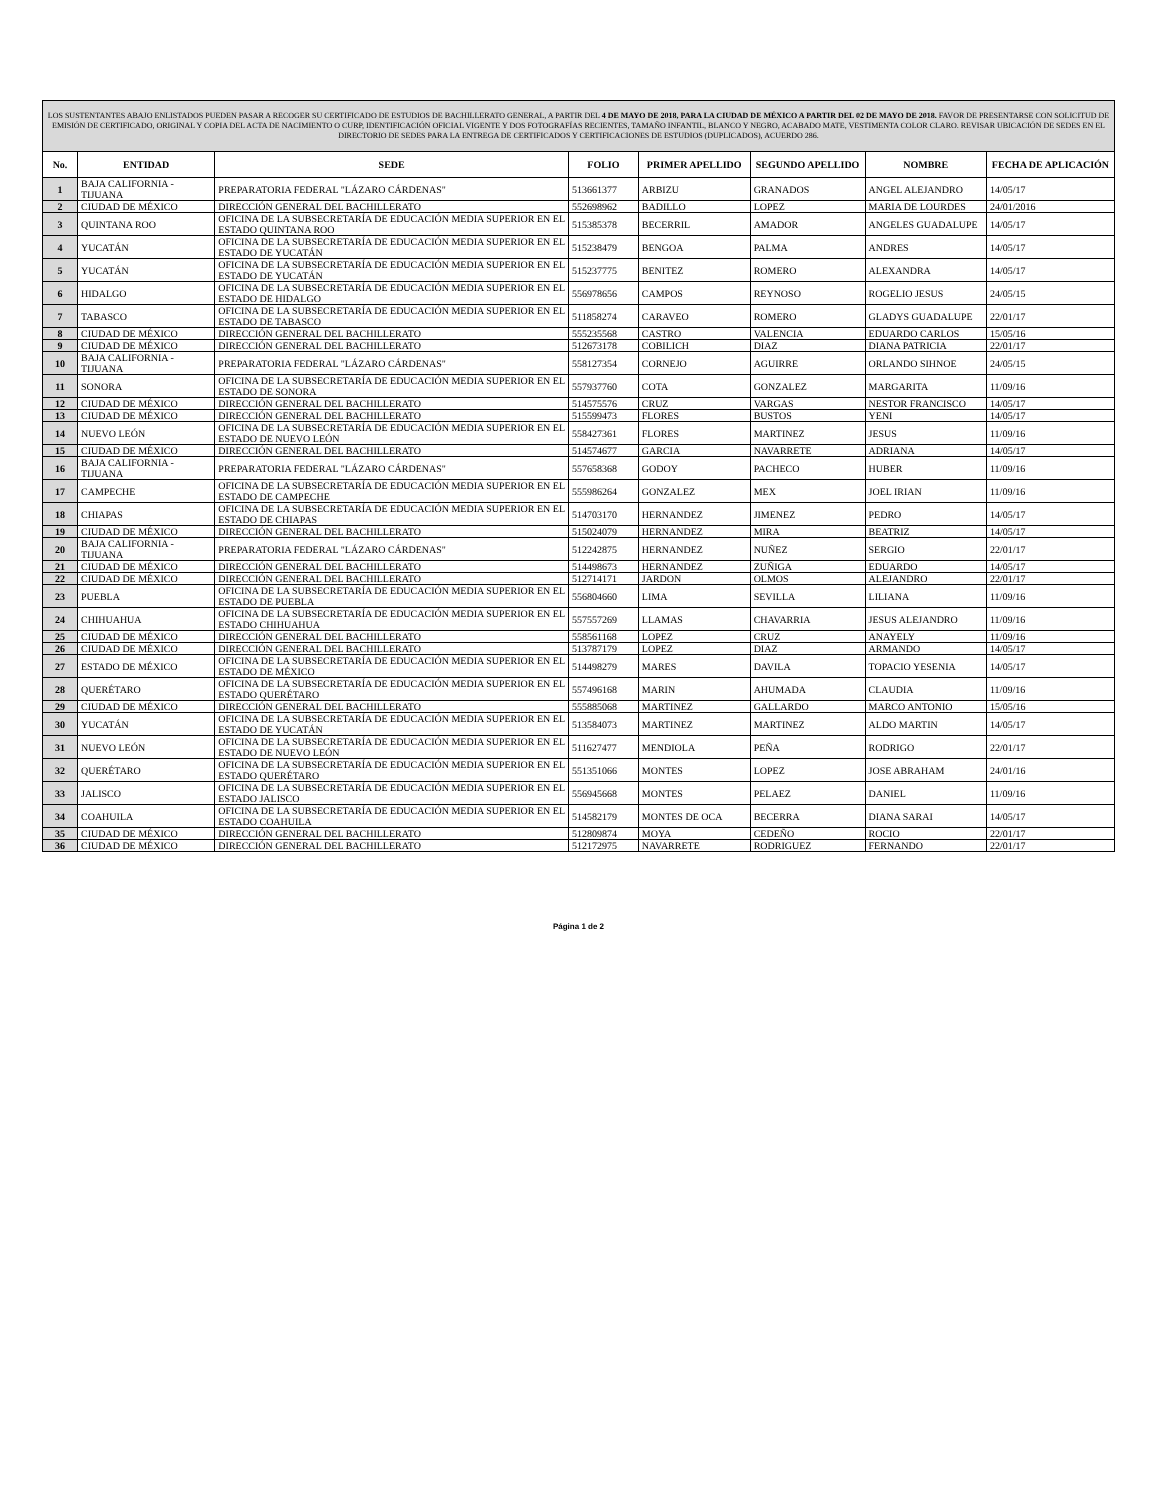| LOS SUSTENTANTES ABAJO ENLISTADOS PUEDEN PASAR A RECOGER SU CERTIFICADO DE ESTUDIOS DE BACHILLERATO GENERAL, A PARTIR DEL 4 DE MAYO DE 2018, PARA LA CIUDAD DE MÉXICO A PARTIR DEL 02 DE MAYO DE 2018. FAVOR DE PRESENTARSE CON SOLICITUD DE EMISIÓN DE CERTIFICADO, ORIGINAL Y COPIA DEL ACTA DE NACIMIENTO O CURP, IDENTIFICACIÓN OFICIAL VIGENTE Y DOS FOTOGRAFÍAS RECIENTES, TAMAÑO INFANTIL, BLANCO Y NEGRO, ACABADO MATE, VESTIMENTA COLOR CLARO. REVISAR UBICACIÓN DE SEDES EN EL DIRECTORIO DE SEDES PARA LA ENTREGA DE CERTIFICADOS Y CERTIFICACIONES DE ESTUDIOS (DUPLICADOS), ACUERDO 286. | | | | | | | |
| No. | ENTIDAD | SEDE | FOLIO | PRIMER APELLIDO | SEGUNDO APELLIDO | NOMBRE | FECHA DE APLICACIÓN |
| 1 | BAJA CALIFORNIA - TIJUANA | PREPARATORIA FEDERAL "LÁZARO CÁRDENAS" | 513661377 | ARBIZU | GRANADOS | ANGEL ALEJANDRO | 14/05/17 |
| 2 | CIUDAD DE MÉXICO | DIRECCIÓN GENERAL DEL BACHILLERATO | 552698962 | BADILLO | LOPEZ | MARIA DE LOURDES | 24/01/2016 |
| 3 | QUINTANA ROO | OFICINA DE LA SUBSECRETARÍA DE EDUCACIÓN MEDIA SUPERIOR EN EL ESTADO QUINTANA ROO | 515385378 | BECERRIL | AMADOR | ANGELES GUADALUPE | 14/05/17 |
| 4 | YUCATÁN | OFICINA DE LA SUBSECRETARÍA DE EDUCACIÓN MEDIA SUPERIOR EN EL ESTADO DE YUCATÁN | 515238479 | BENGOA | PALMA | ANDRES | 14/05/17 |
| 5 | YUCATÁN | OFICINA DE LA SUBSECRETARÍA DE EDUCACIÓN MEDIA SUPERIOR EN EL ESTADO DE YUCATÁN | 515237775 | BENITEZ | ROMERO | ALEXANDRA | 14/05/17 |
| 6 | HIDALGO | OFICINA DE LA SUBSECRETARÍA DE EDUCACIÓN MEDIA SUPERIOR EN EL ESTADO DE HIDALGO | 556978656 | CAMPOS | REYNOSO | ROGELIO JESUS | 24/05/15 |
| 7 | TABASCO | OFICINA DE LA SUBSECRETARÍA DE EDUCACIÓN MEDIA SUPERIOR EN EL ESTADO DE TABASCO | 511858274 | CARAVEO | ROMERO | GLADYS GUADALUPE | 22/01/17 |
| 8 | CIUDAD DE MÉXICO | DIRECCIÓN GENERAL DEL BACHILLERATO | 555235568 | CASTRO | VALENCIA | EDUARDO CARLOS | 15/05/16 |
| 9 | CIUDAD DE MÉXICO | DIRECCIÓN GENERAL DEL BACHILLERATO | 512673178 | COBILICH | DIAZ | DIANA PATRICIA | 22/01/17 |
| 10 | BAJA CALIFORNIA - TIJUANA | PREPARATORIA FEDERAL "LÁZARO CÁRDENAS" | 558127354 | CORNEJO | AGUIRRE | ORLANDO SIHNOE | 24/05/15 |
| 11 | SONORA | OFICINA DE LA SUBSECRETARÍA DE EDUCACIÓN MEDIA SUPERIOR EN EL ESTADO DE SONORA | 557937760 | COTA | GONZALEZ | MARGARITA | 11/09/16 |
| 12 | CIUDAD DE MÉXICO | DIRECCIÓN GENERAL DEL BACHILLERATO | 514575576 | CRUZ | VARGAS | NESTOR FRANCISCO | 14/05/17 |
| 13 | CIUDAD DE MÉXICO | DIRECCIÓN GENERAL DEL BACHILLERATO | 515599473 | FLORES | BUSTOS | YENI | 14/05/17 |
| 14 | NUEVO LEÓN | OFICINA DE LA SUBSECRETARÍA DE EDUCACIÓN MEDIA SUPERIOR EN EL ESTADO DE NUEVO LEÓN | 558427361 | FLORES | MARTINEZ | JESUS | 11/09/16 |
| 15 | CIUDAD DE MÉXICO | DIRECCIÓN GENERAL DEL BACHILLERATO | 514574677 | GARCIA | NAVARRETE | ADRIANA | 14/05/17 |
| 16 | BAJA CALIFORNIA - TIJUANA | PREPARATORIA FEDERAL "LÁZARO CÁRDENAS" | 557658368 | GODOY | PACHECO | HUBER | 11/09/16 |
| 17 | CAMPECHE | OFICINA DE LA SUBSECRETARÍA DE EDUCACIÓN MEDIA SUPERIOR EN EL ESTADO DE CAMPECHE | 555986264 | GONZALEZ | MEX | JOEL IRIAN | 11/09/16 |
| 18 | CHIAPAS | OFICINA DE LA SUBSECRETARÍA DE EDUCACIÓN MEDIA SUPERIOR EN EL ESTADO DE CHIAPAS | 514703170 | HERNANDEZ | JIMENEZ | PEDRO | 14/05/17 |
| 19 | CIUDAD DE MÉXICO | DIRECCIÓN GENERAL DEL BACHILLERATO | 515024079 | HERNANDEZ | MIRA | BEATRIZ | 14/05/17 |
| 20 | BAJA CALIFORNIA - TIJUANA | PREPARATORIA FEDERAL "LÁZARO CÁRDENAS" | 512242875 | HERNANDEZ | NUÑEZ | SERGIO | 22/01/17 |
| 21 | CIUDAD DE MÉXICO | DIRECCIÓN GENERAL DEL BACHILLERATO | 514498673 | HERNANDEZ | ZUÑIGA | EDUARDO | 14/05/17 |
| 22 | CIUDAD DE MÉXICO | DIRECCIÓN GENERAL DEL BACHILLERATO | 512714171 | JARDON | OLMOS | ALEJANDRO | 22/01/17 |
| 23 | PUEBLA | OFICINA DE LA SUBSECRETARÍA DE EDUCACIÓN MEDIA SUPERIOR EN EL ESTADO DE PUEBLA | 556804660 | LIMA | SEVILLA | LILIANA | 11/09/16 |
| 24 | CHIHUAHUA | OFICINA DE LA SUBSECRETARÍA DE EDUCACIÓN MEDIA SUPERIOR EN EL ESTADO CHIHUAHUA | 557557269 | LLAMAS | CHAVARRIA | JESUS ALEJANDRO | 11/09/16 |
| 25 | CIUDAD DE MÉXICO | DIRECCIÓN GENERAL DEL BACHILLERATO | 558561168 | LOPEZ | CRUZ | ANAYELY | 11/09/16 |
| 26 | CIUDAD DE MÉXICO | DIRECCIÓN GENERAL DEL BACHILLERATO | 513787179 | LOPEZ | DIAZ | ARMANDO | 14/05/17 |
| 27 | ESTADO DE MÉXICO | OFICINA DE LA SUBSECRETARÍA DE EDUCACIÓN MEDIA SUPERIOR EN EL ESTADO DE MÉXICO | 514498279 | MARES | DAVILA | TOPACIO YESENIA | 14/05/17 |
| 28 | QUERÉTARO | OFICINA DE LA SUBSECRETARÍA DE EDUCACIÓN MEDIA SUPERIOR EN EL ESTADO QUERÉTARO | 557496168 | MARIN | AHUMADA | CLAUDIA | 11/09/16 |
| 29 | CIUDAD DE MÉXICO | DIRECCIÓN GENERAL DEL BACHILLERATO | 555885068 | MARTINEZ | GALLARDO | MARCO ANTONIO | 15/05/16 |
| 30 | YUCATÁN | OFICINA DE LA SUBSECRETARÍA DE EDUCACIÓN MEDIA SUPERIOR EN EL ESTADO DE YUCATÁN | 513584073 | MARTINEZ | MARTINEZ | ALDO MARTIN | 14/05/17 |
| 31 | NUEVO LEÓN | OFICINA DE LA SUBSECRETARÍA DE EDUCACIÓN MEDIA SUPERIOR EN EL ESTADO DE NUEVO LEÓN | 511627477 | MENDIOLA | PEÑA | RODRIGO | 22/01/17 |
| 32 | QUERÉTARO | OFICINA DE LA SUBSECRETARÍA DE EDUCACIÓN MEDIA SUPERIOR EN EL ESTADO QUERÉTARO | 551351066 | MONTES | LOPEZ | JOSE ABRAHAM | 24/01/16 |
| 33 | JALISCO | OFICINA DE LA SUBSECRETARÍA DE EDUCACIÓN MEDIA SUPERIOR EN EL ESTADO JALISCO | 556945668 | MONTES | PELAEZ | DANIEL | 11/09/16 |
| 34 | COAHUILA | OFICINA DE LA SUBSECRETARÍA DE EDUCACIÓN MEDIA SUPERIOR EN EL ESTADO COAHUILA | 514582179 | MONTES DE OCA | BECERRA | DIANA SARAI | 14/05/17 |
| 35 | CIUDAD DE MÉXICO | DIRECCIÓN GENERAL DEL BACHILLERATO | 512809874 | MOYA | CEDEÑO | ROCIO | 22/01/17 |
| 36 | CIUDAD DE MÉXICO | DIRECCIÓN GENERAL DEL BACHILLERATO | 512172975 | NAVARRETE | RODRIGUEZ | FERNANDO | 22/01/17 |
Página 1 de 2